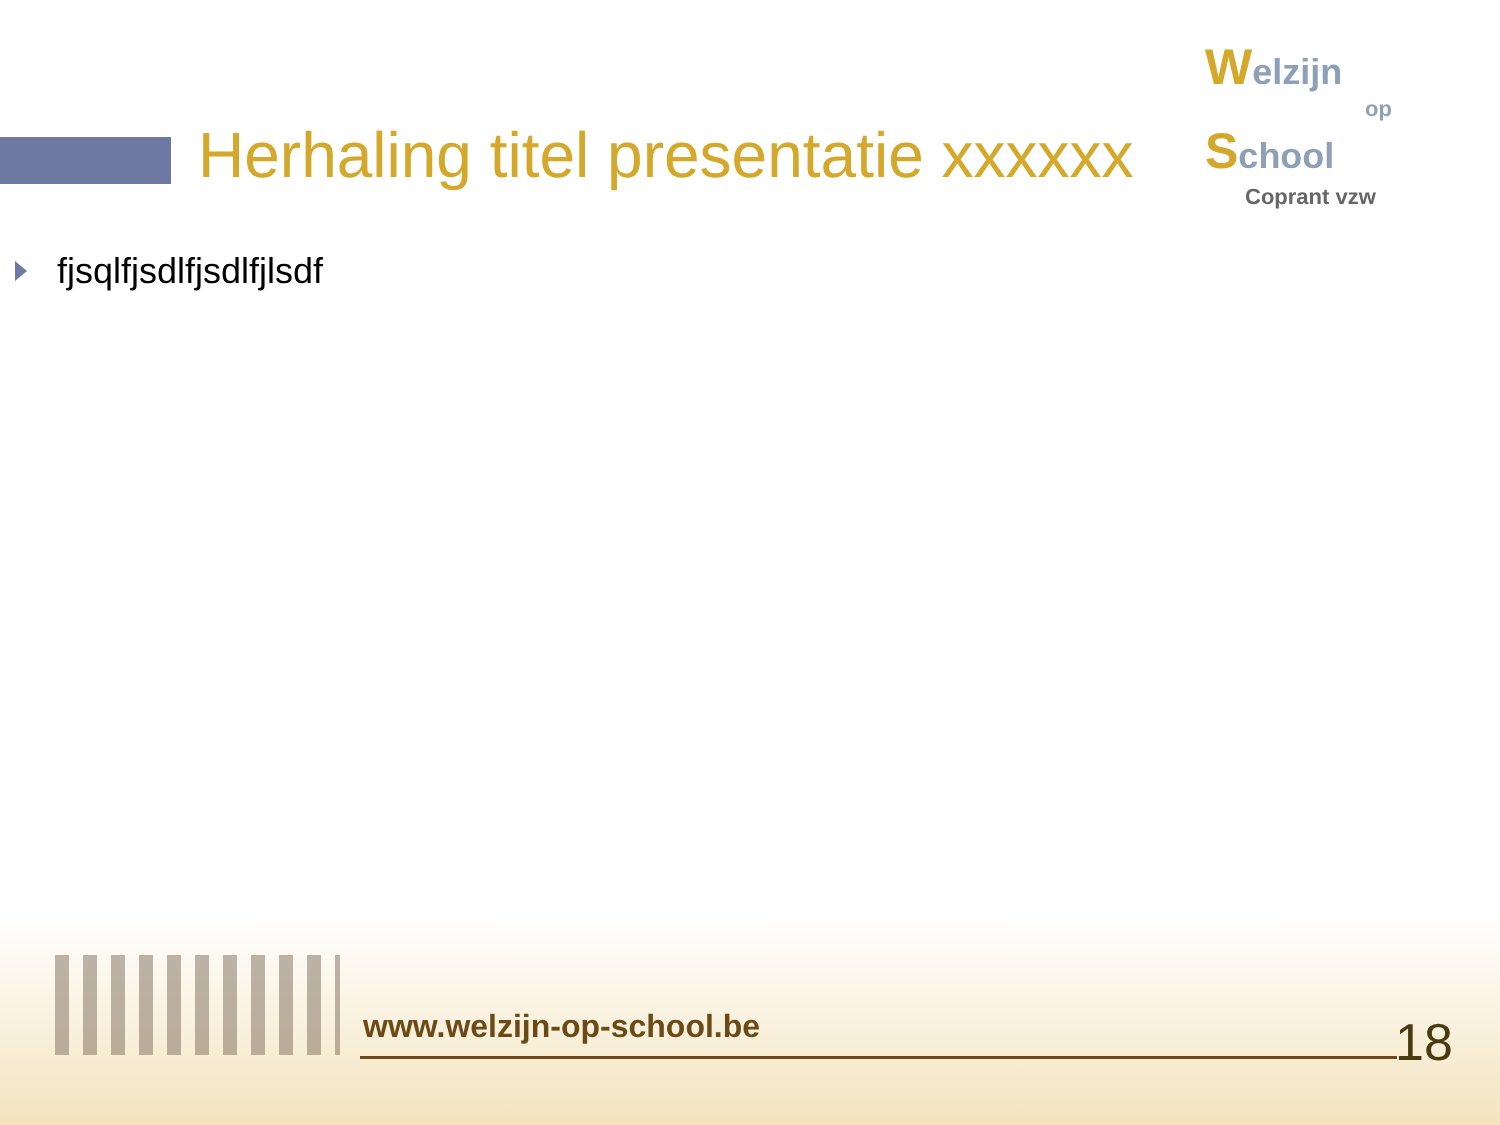Herhaling titel presentatie xxxxxx
Welzijn
op
School
Coprant vzw
fjsqlfjsdlfjsdlfjlsdf
www.welzijn-op-school.be 18